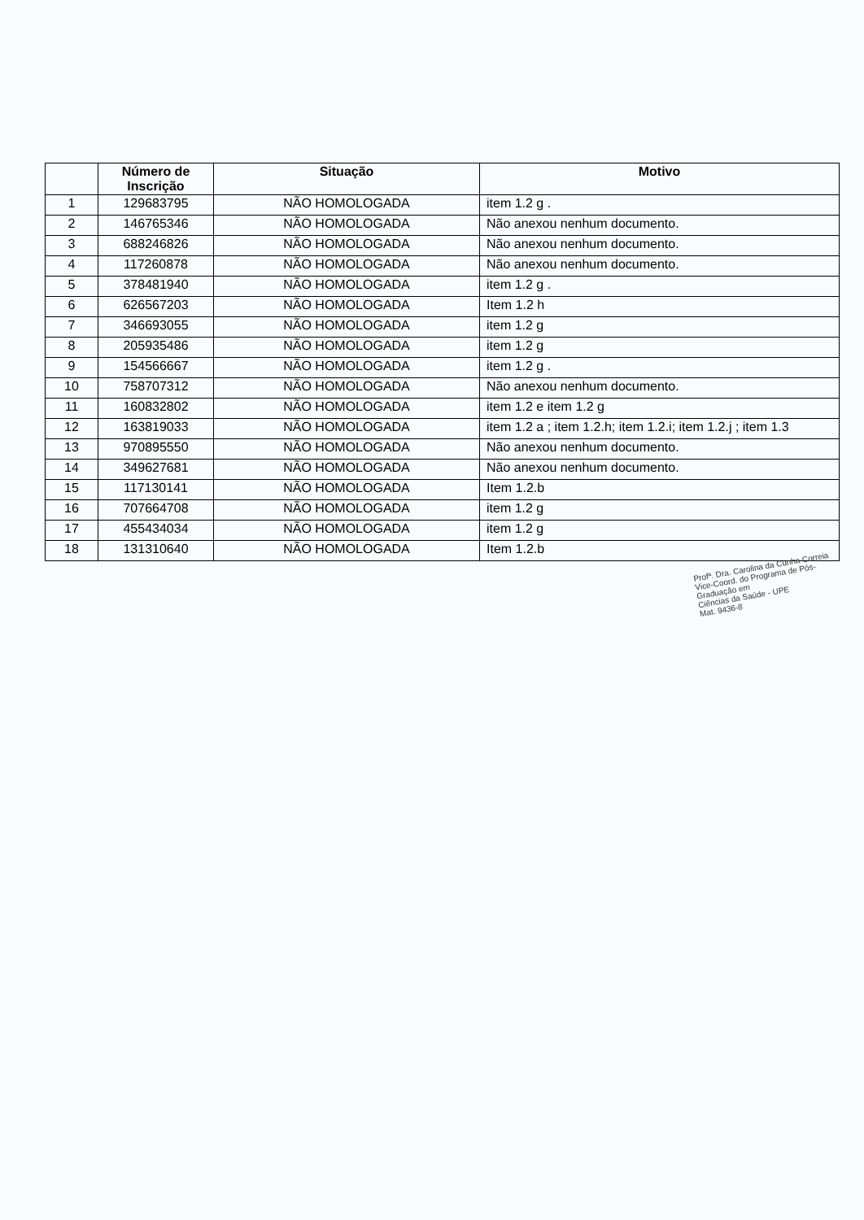| | Número de Inscrição | Situação | Motivo |
| --- | --- | --- | --- |
| 1 | 129683795 | NÃO HOMOLOGADA | item 1.2 g . |
| 2 | 146765346 | NÃO HOMOLOGADA | Não anexou nenhum documento. |
| 3 | 688246826 | NÃO HOMOLOGADA | Não anexou nenhum documento. |
| 4 | 117260878 | NÃO HOMOLOGADA | Não anexou nenhum documento. |
| 5 | 378481940 | NÃO HOMOLOGADA | item 1.2 g . |
| 6 | 626567203 | NÃO HOMOLOGADA | Item 1.2 h |
| 7 | 346693055 | NÃO HOMOLOGADA | item 1.2 g |
| 8 | 205935486 | NÃO HOMOLOGADA | item 1.2 g |
| 9 | 154566667 | NÃO HOMOLOGADA | item 1.2 g . |
| 10 | 758707312 | NÃO HOMOLOGADA | Não anexou nenhum documento. |
| 11 | 160832802 | NÃO HOMOLOGADA | item 1.2 e item 1.2 g |
| 12 | 163819033 | NÃO HOMOLOGADA | item 1.2 a ; item 1.2.h; item 1.2.i; item 1.2.j ; item 1.3 |
| 13 | 970895550 | NÃO HOMOLOGADA | Não anexou nenhum documento. |
| 14 | 349627681 | NÃO HOMOLOGADA | Não anexou nenhum documento. |
| 15 | 117130141 | NÃO HOMOLOGADA | Item 1.2.b |
| 16 | 707664708 | NÃO HOMOLOGADA | item 1.2 g |
| 17 | 455434034 | NÃO HOMOLOGADA | item 1.2 g |
| 18 | 131310640 | NÃO HOMOLOGADA | Item 1.2.b |
Profª. Dra. Carolina da Cunha Correia
Vice-Coord. do Programa de Pós-Graduação em
Ciências da Saúde - UPE
Mat. 9436-8